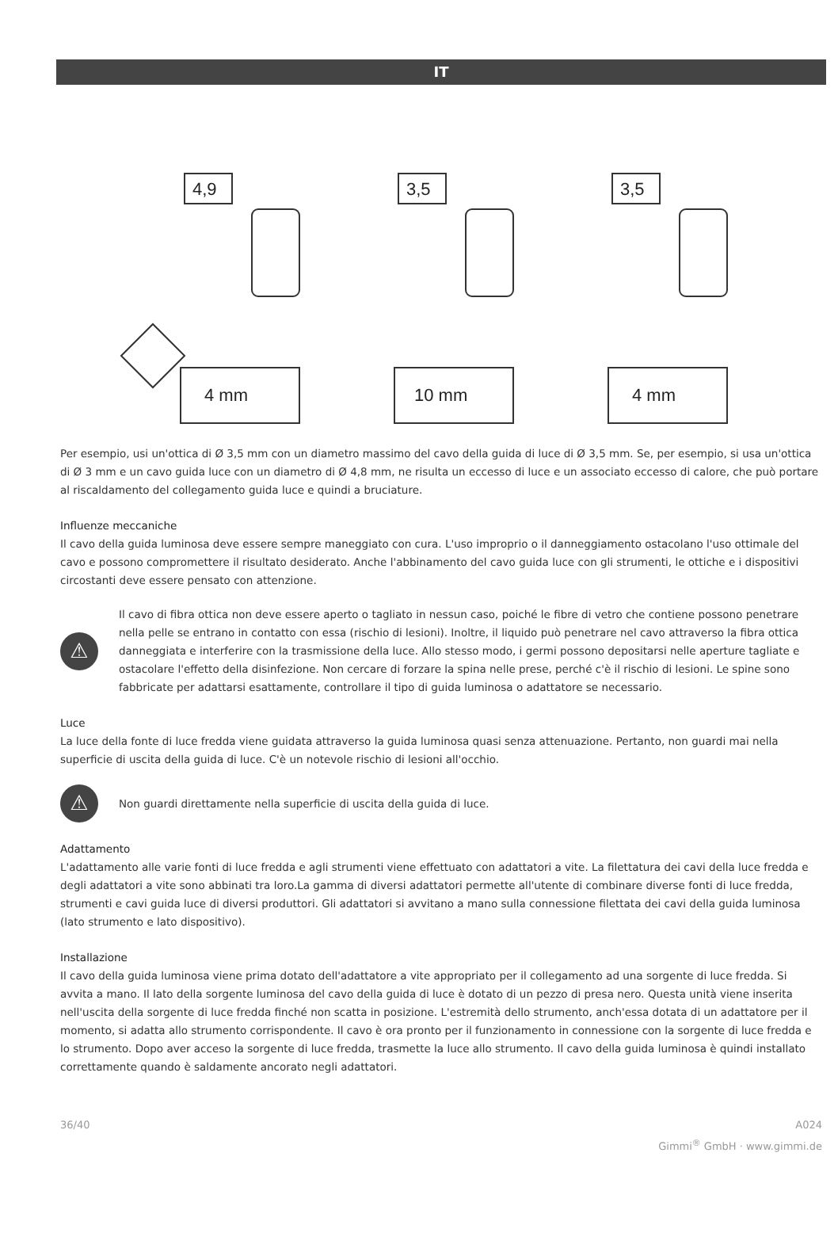IT
4,9
3,5
3,5
4 mm
10 mm
4 mm
Per esempio, usi un'ottica di Ø 3,5 mm con un diametro massimo del cavo della guida di luce di Ø 3,5 mm. Se, per esempio, si usa un'ottica di Ø 3 mm e un cavo guida luce con un diametro di Ø 4,8 mm, ne risulta un eccesso di luce e un associato eccesso di calore, che può portare al riscaldamento del collegamento guida luce e quindi a bruciature.
Influenze meccaniche
Il cavo della guida luminosa deve essere sempre maneggiato con cura. L'uso improprio o il danneggiamento ostacolano l'uso ottimale del cavo e possono compromettere il risultato desiderato. Anche l'abbinamento del cavo guida luce con gli strumenti, le ottiche e i dispositivi circostanti deve essere pensato con attenzione.
⚠
Il cavo di fibra ottica non deve essere aperto o tagliato in nessun caso, poiché le fibre di vetro che contiene possono penetrare nella pelle se entrano in contatto con essa (rischio di lesioni). Inoltre, il liquido può penetrare nel cavo attraverso la fibra ottica danneggiata e interferire con la trasmissione della luce. Allo stesso modo, i germi possono depositarsi nelle aperture tagliate e ostacolare l'effetto della disinfezione. Non cercare di forzare la spina nelle prese, perché c'è il rischio di lesioni. Le spine sono fabbricate per adattarsi esattamente, controllare il tipo di guida luminosa o adattatore se necessario.
Luce
La luce della fonte di luce fredda viene guidata attraverso la guida luminosa quasi senza attenuazione. Pertanto, non guardi mai nella superficie di uscita della guida di luce. C'è un notevole rischio di lesioni all'occhio.
⚠
Non guardi direttamente nella superficie di uscita della guida di luce.
Adattamento
L'adattamento alle varie fonti di luce fredda e agli strumenti viene effettuato con adattatori a vite. La filettatura dei cavi della luce fredda e degli adattatori a vite sono abbinati tra loro.La gamma di diversi adattatori permette all'utente di combinare diverse fonti di luce fredda, strumenti e cavi guida luce di diversi produttori. Gli adattatori si avvitano a mano sulla connessione filettata dei cavi della guida luminosa (lato strumento e lato dispositivo).
Installazione
Il cavo della guida luminosa viene prima dotato dell'adattatore a vite appropriato per il collegamento ad una sorgente di luce fredda. Si avvita a mano. Il lato della sorgente luminosa del cavo della guida di luce è dotato di un pezzo di presa nero. Questa unità viene inserita nell'uscita della sorgente di luce fredda finché non scatta in posizione. L'estremità dello strumento, anch'essa dotata di un adattatore per il momento, si adatta allo strumento corrispondente. Il cavo è ora pronto per il funzionamento in connessione con la sorgente di luce fredda e lo strumento. Dopo aver acceso la sorgente di luce fredda, trasmette la luce allo strumento. Il cavo della guida luminosa è quindi installato correttamente quando è saldamente ancorato negli adattatori.
36/40 A024
Gimmi<sup>®</sup> GmbH · www.gimmi.de